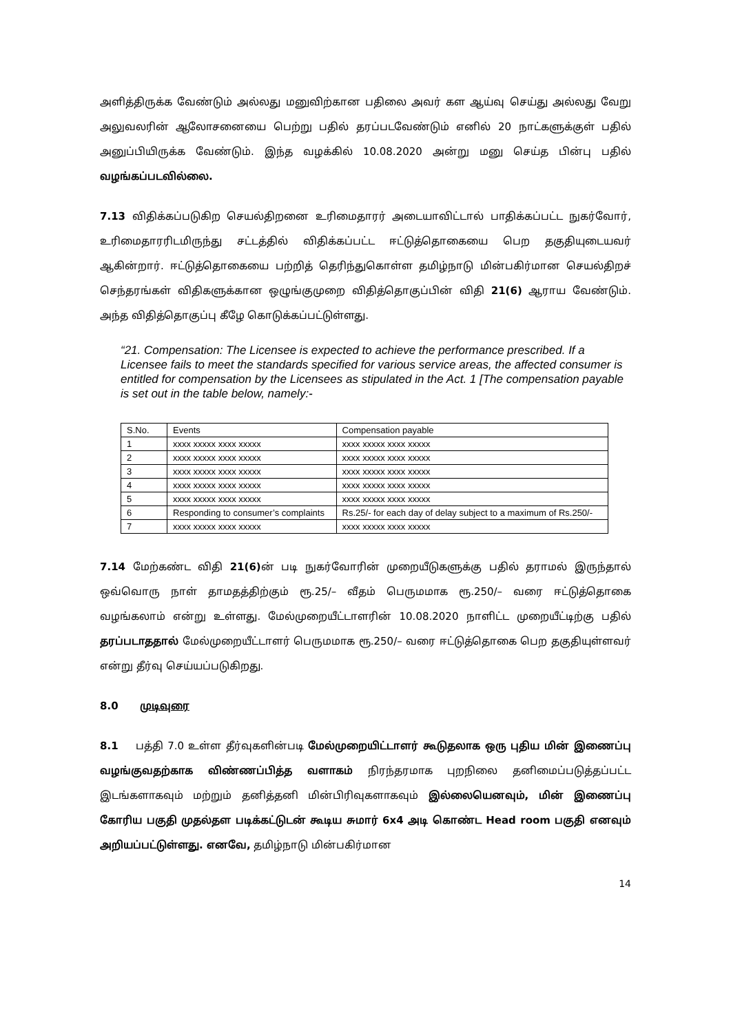அளித்திருக்க வேண்டும் அல்லது மனுவிற்கான பதிலை அவர் கள ஆய்வு செய்து அல்லது வேறு அலுவலரின் ஆலோசனையை பெற்று பதில் தரப்படவேண்டும் எனில் 20 நாட்களுக்குள் பதில் அனுப்பியிருக்க வேண்டும். இந்த வழக்கில் 10.08.2020 அன்று மனு செய்த பின்பு பதில் வழங்கப்படவில்லை.
7.13 விதிக்கப்படுகிற செயல்திறனை உரிமைதாரர் அடையாவிட்டால் பாதிக்கப்பட்ட நுகர்வோர், உரிமைதாரரிடமிருந்து சட்டத்தில் விதிக்கப்பட்ட ஈட்டுத்தொகையை பெற தகுதியுடையவர் ஆகின்றார். ஈட்டுத்தொகையை பற்றித் தெரிந்துகொள்ள தமிழ்நாடு மின்பகிர்மான செயல்திறச் செந்தரங்கள் விதிகளுக்கான ஒழுங்குமுறை விதித்தொகுப்பின் விதி 21(6) ஆராய வேண்டும். அந்த விதித்தொகுப்பு கீழே கொடுக்கப்பட்டுள்ளது.
“21. Compensation: The Licensee is expected to achieve the performance prescribed. If a Licensee fails to meet the standards specified for various service areas, the affected consumer is entitled for compensation by the Licensees as stipulated in the Act. 1 [The compensation payable is set out in the table below, namely:-
| S.No. | Events | Compensation payable |
| --- | --- | --- |
| 1 | xxxx xxxxx xxxx xxxxx | xxxx xxxxx xxxx xxxxx |
| 2 | xxxx xxxxx xxxx xxxxx | xxxx xxxxx xxxx xxxxx |
| 3 | xxxx xxxxx xxxx xxxxx | xxxx xxxxx xxxx xxxxx |
| 4 | xxxx xxxxx xxxx xxxxx | xxxx xxxxx xxxx xxxxx |
| 5 | xxxx xxxxx xxxx xxxxx | xxxx xxxxx xxxx xxxxx |
| 6 | Responding to consumer’s complaints | Rs.25/- for each day of delay subject to a maximum of Rs.250/- |
| 7 | xxxx xxxxx xxxx xxxxx | xxxx xxxxx xxxx xxxxx |
7.14 மேற்கண்ட விதி 21(6) ன் படி நுகர்வோரின் முறையீடுகளுக்கு பதில் தராமல் இருந்தால் ஒவ்வொரு நாள் தாமதத்திற்கும் ரூ.25/– வீதம் பெருமமாக ரூ.250/– வரை ஈட்டுத்தொகை வழங்கலாம் என்று உள்ளது. மேல்முறையீட்டாளரின் 10.08.2020 நாளிட்ட முறையீட்டிற்கு பதில் தரப்படாததால் மேல்முறையீட்டாளர் பெருமமாக ரூ.250/– வரை ஈட்டுத்தொகை பெற தகுதியுள்ளவர் என்று தீர்வு செய்யப்படுகிறது.
8.0 முடிவுரை
8.1 பத்தி 7.0 உள்ள தீர்வுகளின்படி மேல்முறையிட்டாளர் கூடுதலாக ஒரு புதிய மின் இணைப்பு வழங்குவதற்காக விண்ணப்பித்த வளாகம் நிரந்தரமாக புறநிலை தனிமைப்படுத்தப்பட்ட இடங்களாகவும் மற்றும் தனித்தனி மின்பிரிவுகளாகவும் இல்லையெனவும், மின் இணைப்பு கோரிய பகுதி முதல்தள படிக்கட்டுடன் கூடிய சுமார் 6x4 அடி கொண்ட Head room பகுதி எனவும் அறியப்பட்டுள்ளது. எனவே, தமிழ்நாடு மின்பகிர்மான
14